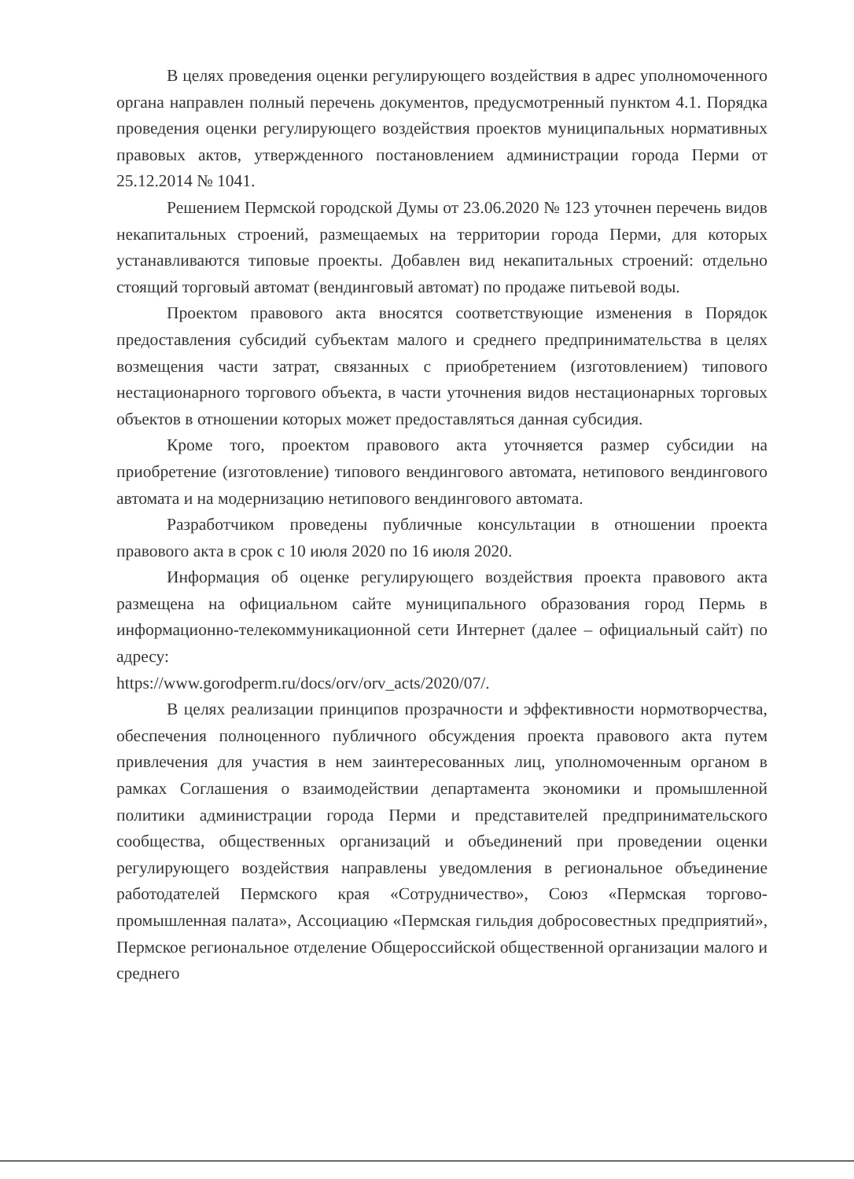В целях проведения оценки регулирующего воздействия в адрес уполномоченного органа направлен полный перечень документов, предусмотренный пунктом 4.1. Порядка проведения оценки регулирующего воздействия проектов муниципальных нормативных правовых актов, утвержденного постановлением администрации города Перми от 25.12.2014 № 1041.
Решением Пермской городской Думы от 23.06.2020 № 123 уточнен перечень видов некапитальных строений, размещаемых на территории города Перми, для которых устанавливаются типовые проекты. Добавлен вид некапитальных строений: отдельно стоящий торговый автомат (вендинговый автомат) по продаже питьевой воды.
Проектом правового акта вносятся соответствующие изменения в Порядок предоставления субсидий субъектам малого и среднего предпринимательства в целях возмещения части затрат, связанных с приобретением (изготовлением) типового нестационарного торгового объекта, в части уточнения видов нестационарных торговых объектов в отношении которых может предоставляться данная субсидия.
Кроме того, проектом правового акта уточняется размер субсидии на приобретение (изготовление) типового вендингового автомата, нетипового вендингового автомата и на модернизацию нетипового вендингового автомата.
Разработчиком проведены публичные консультации в отношении проекта правового акта в срок с 10 июля 2020 по 16 июля 2020.
Информация об оценке регулирующего воздействия проекта правового акта размещена на официальном сайте муниципального образования город Пермь в информационно-телекоммуникационной сети Интернет (далее – официальный сайт) по адресу:
https://www.gorodperm.ru/docs/orv/orv_acts/2020/07/.
В целях реализации принципов прозрачности и эффективности нормотворчества, обеспечения полноценного публичного обсуждения проекта правового акта путем привлечения для участия в нем заинтересованных лиц, уполномоченным органом в рамках Соглашения о взаимодействии департамента экономики и промышленной политики администрации города Перми и представителей предпринимательского сообщества, общественных организаций и объединений при проведении оценки регулирующего воздействия направлены уведомления в региональное объединение работодателей Пермского края «Сотрудничество», Союз «Пермская торгово-промышленная палата», Ассоциацию «Пермская гильдия добросовестных предприятий», Пермское региональное отделение Общероссийской общественной организации малого и среднего